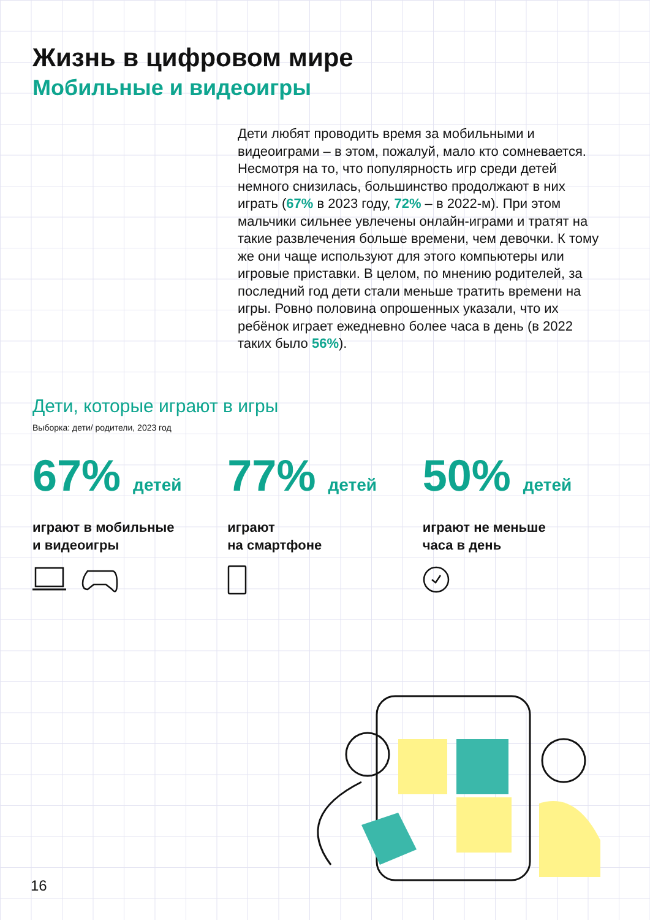Жизнь в цифровом мире
Мобильные и видеоигры
Дети любят проводить время за мобильными и видеоиграми – в этом, пожалуй, мало кто сомневается. Несмотря на то, что популярность игр среди детей немного снизилась, большинство продолжают в них играть (67% в 2023 году, 72% – в 2022-м). При этом мальчики сильнее увлечены онлайн-играми и тратят на такие развлечения больше времени, чем девочки. К тому же они чаще используют для этого компьютеры или игровые приставки. В целом, по мнению родителей, за последний год дети стали меньше тратить времени на игры. Ровно половина опрошенных указали, что их ребёнок играет ежедневно более часа в день (в 2022 таких было 56%).
Дети, которые играют в игры
Выборка: дети/ родители, 2023 год
67% детей
играют в мобильные
и видеоигры
77% детей
играют
на смартфоне
50% детей
играют не меньше
часа в день
16